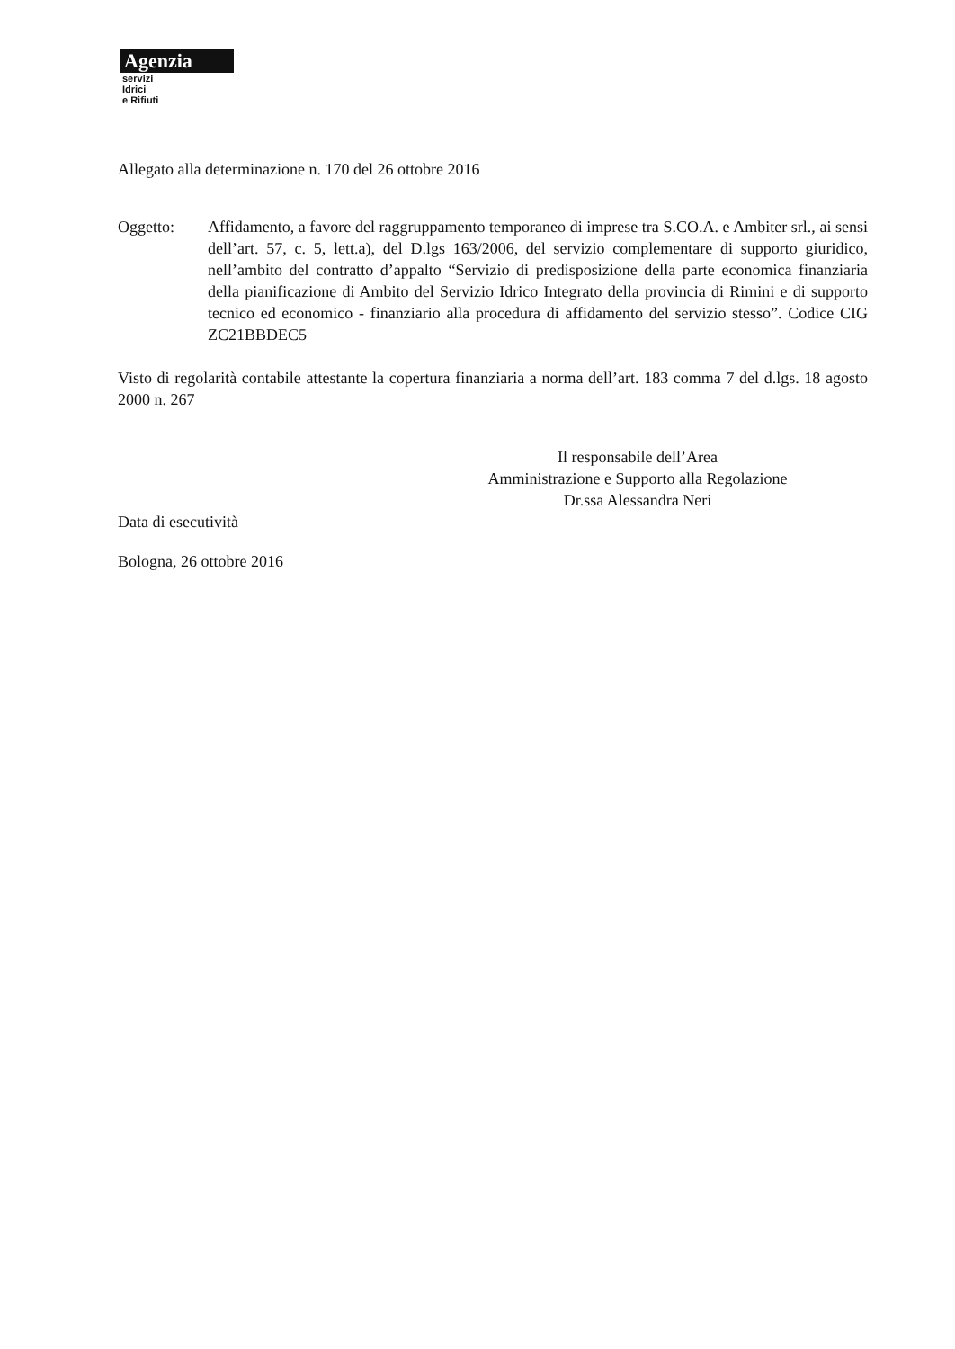Agenzia
servizi
Idrici
e Rifiuti
Allegato alla determinazione n. 170 del 26 ottobre 2016
Oggetto: Affidamento, a favore del raggruppamento temporaneo di imprese tra S.CO.A. e Ambiter srl., ai sensi dell’art. 57, c. 5, lett.a), del D.lgs 163/2006, del servizio complementare di supporto giuridico, nell’ambito del contratto d’appalto “Servizio di predisposizione della parte economica finanziaria della pianificazione di Ambito del Servizio Idrico Integrato della provincia di Rimini e di supporto tecnico ed economico - finanziario alla procedura di affidamento del servizio stesso”. Codice CIG ZC21BBDEC5
Visto di regolarità contabile attestante la copertura finanziaria a norma dell’art. 183 comma 7 del d.lgs. 18 agosto 2000 n. 267
Il responsabile dell’Area
Amministrazione e Supporto alla Regolazione
Dr.ssa Alessandra Neri
Data di esecutività
Bologna, 26 ottobre 2016